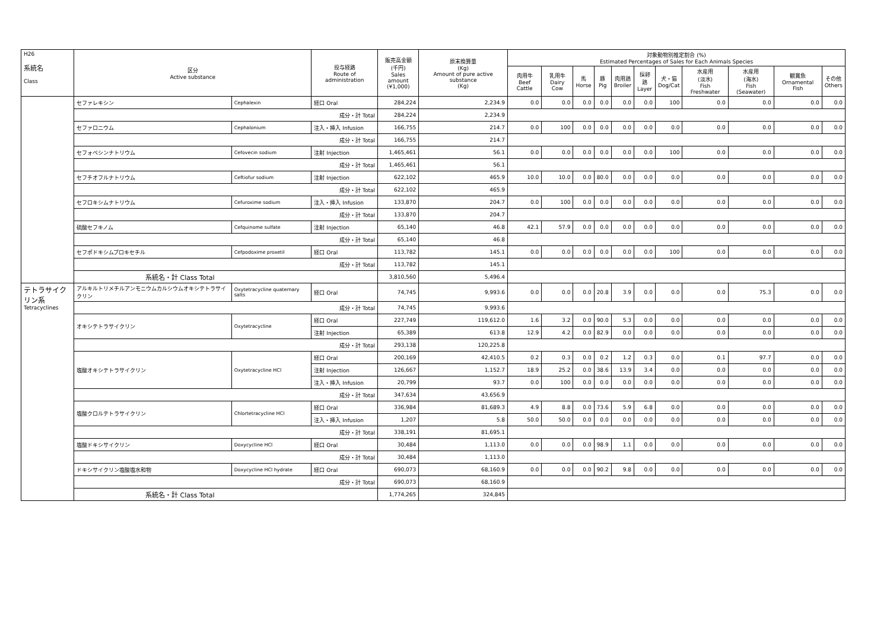| H26 系統名 Class | 区分 Active substance | | 投与経路 Route of administration | 販売高金額 (千円) Sales amount (¥1,000) | 原末換算量 (Kg) Amount of pure active substance (Kg) | 対象動物別推定割合 (%) Estimated Percentages of Sales for Each Animals Species | | | | | | | | | | |
| --- | --- | --- | --- | --- | --- | --- | --- | --- | --- | --- | --- | --- | --- | --- | --- | --- |
| | | | | | | 肉用牛 Beef Cattle | 乳用牛 Dairy Cow | 馬 Horse | 豚 Pig | 肉用鶏 Broiler | 採卵鶏 Layer | 犬・猫 Dog/Cat | 水産用 (淡水) Fish Freshwater | 水産用 (海水) Fish (Seawater) | 観賞魚 Ornamental Fish | その他 Others |
| | セファレキシン | Cephalexin | 経口 Oral | 284,224 | 2,234.9 | 0.0 | 0.0 | 0.0 | 0.0 | 0.0 | 0.0 | 100 | 0.0 | 0.0 | 0.0 | 0.0 |
| | 成分・計 Total | | | 284,224 | 2,234.9 | | | | | | | | | | | |
| | セファロニウム | Cephalonium | 注入・挿入 Infusion | 166,755 | 214.7 | 0.0 | 100 | 0.0 | 0.0 | 0.0 | 0.0 | 0.0 | 0.0 | 0.0 | 0.0 | 0.0 |
| | 成分・計 Total | | | 166,755 | 214.7 | | | | | | | | | | | |
| | セフォベシンナトリウム | Cefovecin sodium | 注射 Injection | 1,465,461 | 56.1 | 0.0 | 0.0 | 0.0 | 0.0 | 0.0 | 0.0 | 100 | 0.0 | 0.0 | 0.0 | 0.0 |
| | 成分・計 Total | | | 1,465,461 | 56.1 | | | | | | | | | | | |
| | セフチオフルナトリウム | Ceftiofur sodium | 注射 Injection | 622,102 | 465.9 | 10.0 | 10.0 | 0.0 | 80.0 | 0.0 | 0.0 | 0.0 | 0.0 | 0.0 | 0.0 | 0.0 |
| | 成分・計 Total | | | 622,102 | 465.9 | | | | | | | | | | | |
| | セフロキシムナトリウム | Cefuroxime sodium | 注入・挿入 Infusion | 133,870 | 204.7 | 0.0 | 100 | 0.0 | 0.0 | 0.0 | 0.0 | 0.0 | 0.0 | 0.0 | 0.0 | 0.0 |
| | 成分・計 Total | | | 133,870 | 204.7 | | | | | | | | | | | |
| | 硫酸セフキノム | Cefquinome sulfate | 注射 Injection | 65,140 | 46.8 | 42.1 | 57.9 | 0.0 | 0.0 | 0.0 | 0.0 | 0.0 | 0.0 | 0.0 | 0.0 | 0.0 |
| | 成分・計 Total | | | 65,140 | 46.8 | | | | | | | | | | | |
| | セフポドキシムプロキセチル | Cefpodoxime proxetil | 経口 Oral | 113,782 | 145.1 | 0.0 | 0.0 | 0.0 | 0.0 | 0.0 | 0.0 | 100 | 0.0 | 0.0 | 0.0 | 0.0 |
| | 成分・計 Total | | | 113,782 | 145.1 | | | | | | | | | | | |
| | 系統名・計 Class Total | | | 3,810,560 | 5,496.4 | | | | | | | | | | | |
| テトラサイクリン系 Tetracyclines | アルキルトリメチルアンモニウムカルシウムオキシテトラサイクリン | Oxytetracycline quaternary salts | 経口 Oral | 74,745 | 9,993.6 | 0.0 | 0.0 | 0.0 | 20.8 | 3.9 | 0.0 | 0.0 | 0.0 | 75.3 | 0.0 | 0.0 |
| | 成分・計 Total | | | 74,745 | 9,993.6 | | | | | | | | | | | |
| | オキシテトラサイクリン | Oxytetracycline | 経口 Oral | 227,749 | 119,612.0 | 1.6 | 3.2 | 0.0 | 90.0 | 5.3 | 0.0 | 0.0 | 0.0 | 0.0 | 0.0 | 0.0 |
| | | | 注射 Injection | 65,389 | 613.8 | 12.9 | 4.2 | 0.0 | 82.9 | 0.0 | 0.0 | 0.0 | 0.0 | 0.0 | 0.0 | 0.0 |
| | 成分・計 Total | | | 293,138 | 120,225.8 | | | | | | | | | | | |
| | 塩酸オキシテトラサイクリン | Oxytetracycline HCl | 経口 Oral | 200,169 | 42,410.5 | 0.2 | 0.3 | 0.0 | 0.2 | 1.2 | 0.3 | 0.0 | 0.1 | 97.7 | 0.0 | 0.0 |
| | | | 注射 Injection | 126,667 | 1,152.7 | 18.9 | 25.2 | 0.0 | 38.6 | 13.9 | 3.4 | 0.0 | 0.0 | 0.0 | 0.0 | 0.0 |
| | | | 注入・挿入 Infusion | 20,799 | 93.7 | 0.0 | 100 | 0.0 | 0.0 | 0.0 | 0.0 | 0.0 | 0.0 | 0.0 | 0.0 | 0.0 |
| | 成分・計 Total | | | 347,634 | 43,656.9 | | | | | | | | | | | |
| | 塩酸クロルテトラサイクリン | Chlortetracycline HCl | 経口 Oral | 336,984 | 81,689.3 | 4.9 | 8.8 | 0.0 | 73.6 | 5.9 | 6.8 | 0.0 | 0.0 | 0.0 | 0.0 | 0.0 |
| | | | 注入・挿入 Infusion | 1,207 | 5.8 | 50.0 | 50.0 | 0.0 | 0.0 | 0.0 | 0.0 | 0.0 | 0.0 | 0.0 | 0.0 | 0.0 |
| | 成分・計 Total | | | 338,191 | 81,695.1 | | | | | | | | | | | |
| | 塩酸ドキシサイクリン | Doxycycline HCl | 経口 Oral | 30,484 | 1,113.0 | 0.0 | 0.0 | 0.0 | 98.9 | 1.1 | 0.0 | 0.0 | 0.0 | 0.0 | 0.0 | 0.0 |
| | 成分・計 Total | | | 30,484 | 1,113.0 | | | | | | | | | | | |
| | ドキシサイクリン塩酸塩水和物 | Doxycycline HCl hydrate | 経口 Oral | 690,073 | 68,160.9 | 0.0 | 0.0 | 0.0 | 90.2 | 9.8 | 0.0 | 0.0 | 0.0 | 0.0 | 0.0 | 0.0 |
| | 成分・計 Total | | | 690,073 | 68,160.9 | | | | | | | | | | | |
| | 系統名・計 Class Total | | | 1,774,265 | 324,845 | | | | | | | | | | | |